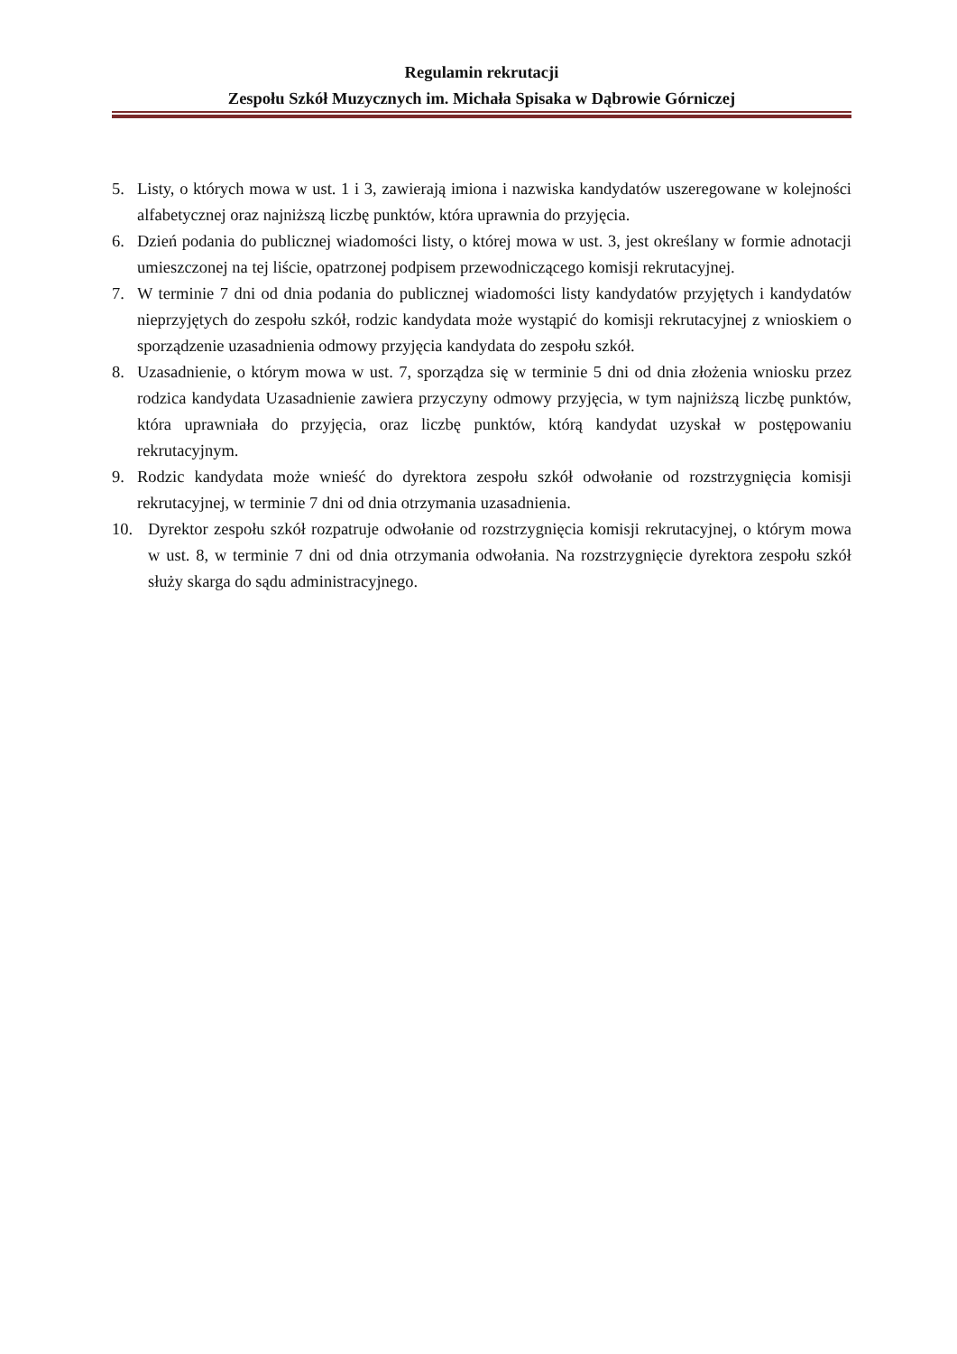Regulamin rekrutacji
Zespołu Szkół Muzycznych im. Michała Spisaka w Dąbrowie Górniczej
5. Listy, o których mowa w ust. 1 i 3, zawierają imiona i nazwiska kandydatów uszeregowane w kolejności alfabetycznej oraz najniższą liczbę punktów, która uprawnia do przyjęcia.
6. Dzień podania do publicznej wiadomości listy, o której mowa w ust. 3, jest określany w formie adnotacji umieszczonej na tej liście, opatrzonej podpisem przewodniczącego komisji rekrutacyjnej.
7. W terminie 7 dni od dnia podania do publicznej wiadomości listy kandydatów przyjętych i kandydatów nieprzyjętych do zespołu szkół, rodzic kandydata może wystąpić do komisji rekrutacyjnej z wnioskiem o sporządzenie uzasadnienia odmowy przyjęcia kandydata do zespołu szkół.
8. Uzasadnienie, o którym mowa w ust. 7, sporządza się w terminie 5 dni od dnia złożenia wniosku przez rodzica kandydata Uzasadnienie zawiera przyczyny odmowy przyjęcia, w tym najniższą liczbę punktów, która uprawniała do przyjęcia, oraz liczbę punktów, którą kandydat uzyskał w postępowaniu rekrutacyjnym.
9. Rodzic kandydata może wnieść do dyrektora zespołu szkół odwołanie od rozstrzygnięcia komisji rekrutacyjnej, w terminie 7 dni od dnia otrzymania uzasadnienia.
10. Dyrektor zespołu szkół rozpatruje odwołanie od rozstrzygnięcia komisji rekrutacyjnej, o którym mowa w ust. 8, w terminie 7 dni od dnia otrzymania odwołania. Na rozstrzygnięcie dyrektora zespołu szkół służy skarga do sądu administracyjnego.